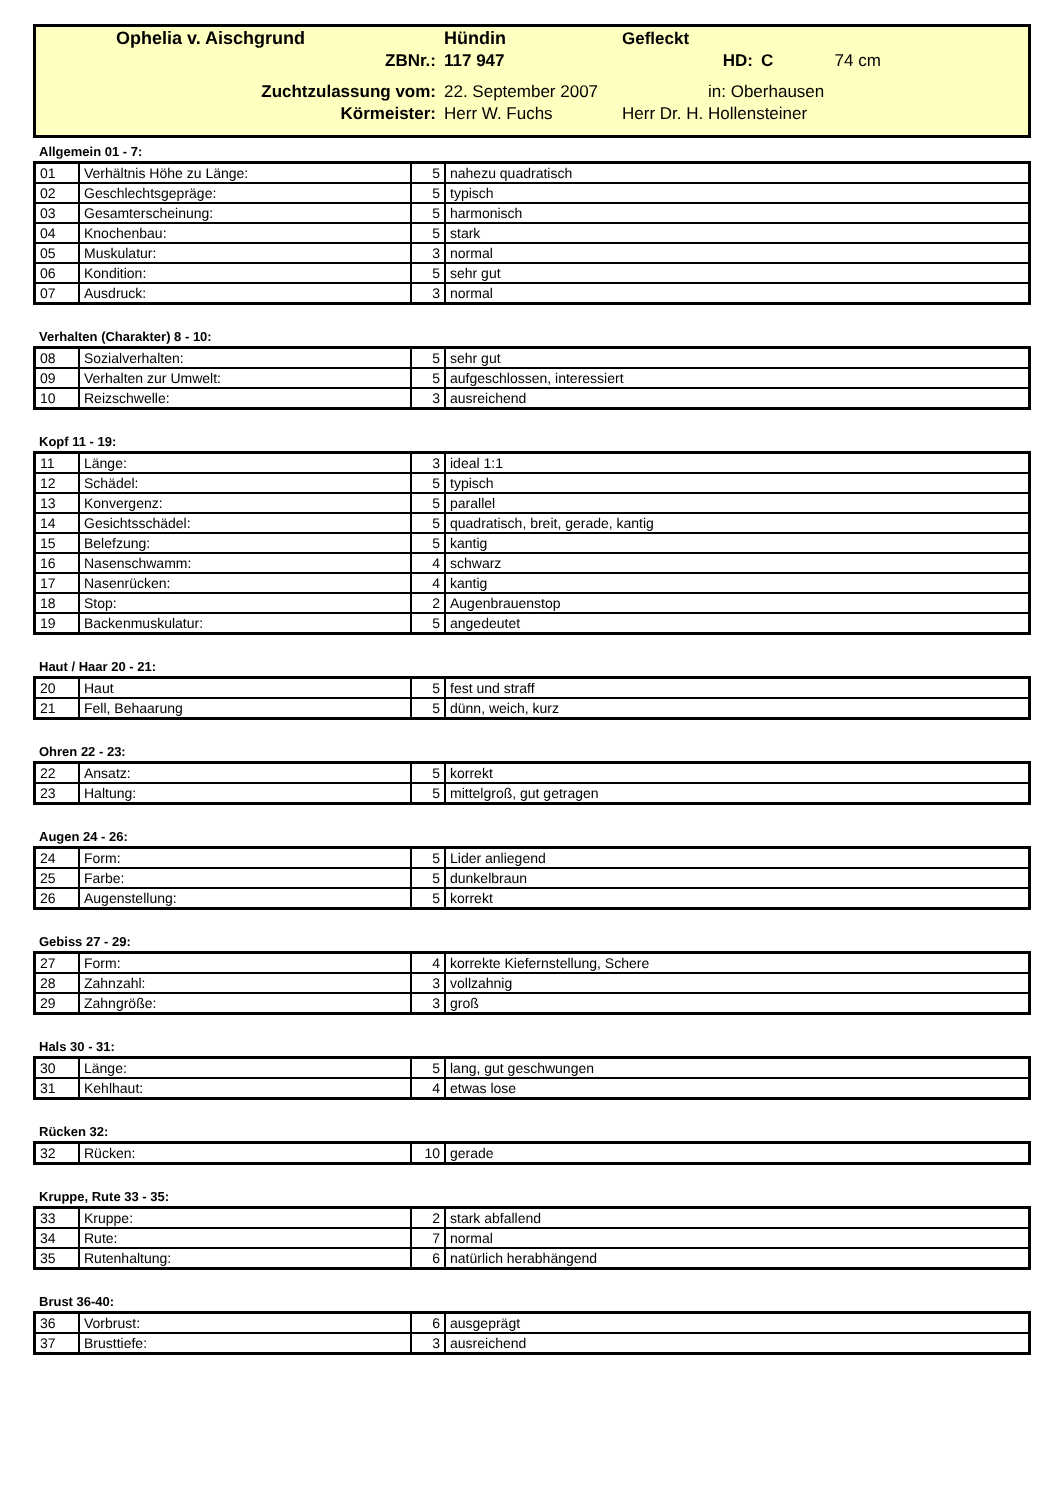| Ophelia v. Aischgrund | Hündin | Gefleckt | | |
| ZBNr.: | 117 947 | HD: | C | 74 cm |
| Zuchtzulassung vom: | 22. September 2007 | in: Oberhausen | | |
| Körmeister: | Herr W. Fuchs | Herr Dr. H. Hollensteiner | | |
Allgemein 01 - 7:
| 01 | Verhältnis Höhe zu Länge: | 5 | nahezu quadratisch |
| 02 | Geschlechtsgepräge: | 5 | typisch |
| 03 | Gesamterscheinung: | 5 | harmonisch |
| 04 | Knochenbau: | 5 | stark |
| 05 | Muskulatur: | 3 | normal |
| 06 | Kondition: | 5 | sehr gut |
| 07 | Ausdruck: | 3 | normal |
Verhalten (Charakter) 8 - 10:
| 08 | Sozialverhalten: | 5 | sehr gut |
| 09 | Verhalten zur Umwelt: | 5 | aufgeschlossen, interessiert |
| 10 | Reizschwelle: | 3 | ausreichend |
Kopf 11 - 19:
| 11 | Länge: | 3 | ideal 1:1 |
| 12 | Schädel: | 5 | typisch |
| 13 | Konvergenz: | 5 | parallel |
| 14 | Gesichtsschädel: | 5 | quadratisch, breit, gerade, kantig |
| 15 | Belefzung: | 5 | kantig |
| 16 | Nasenschwamm: | 4 | schwarz |
| 17 | Nasenrücken: | 4 | kantig |
| 18 | Stop: | 2 | Augenbrauenstop |
| 19 | Backenmuskulatur: | 5 | angedeutet |
Haut / Haar 20 - 21:
| 20 | Haut | 5 | fest und straff |
| 21 | Fell, Behaarung | 5 | dünn, weich, kurz |
Ohren 22 - 23:
| 22 | Ansatz: | 5 | korrekt |
| 23 | Haltung: | 5 | mittelgroß, gut getragen |
Augen 24 - 26:
| 24 | Form: | 5 | Lider anliegend |
| 25 | Farbe: | 5 | dunkelbraun |
| 26 | Augenstellung: | 5 | korrekt |
Gebiss 27 - 29:
| 27 | Form: | 4 | korrekte Kiefernstellung, Schere |
| 28 | Zahnzahl: | 3 | vollzahnig |
| 29 | Zahngröße: | 3 | groß |
Hals 30 - 31:
| 30 | Länge: | 5 | lang, gut geschwungen |
| 31 | Kehlhaut: | 4 | etwas lose |
Rücken 32:
| 32 | Rücken: | 10 | gerade |
Kruppe, Rute 33 - 35:
| 33 | Kruppe: | 2 | stark abfallend |
| 34 | Rute: | 7 | normal |
| 35 | Rutenhaltung: | 6 | natürlich herabhängend |
Brust 36-40:
| 36 | Vorbrust: | 6 | ausgeprägt |
| 37 | Brusttiefe: | 3 | ausreichend |